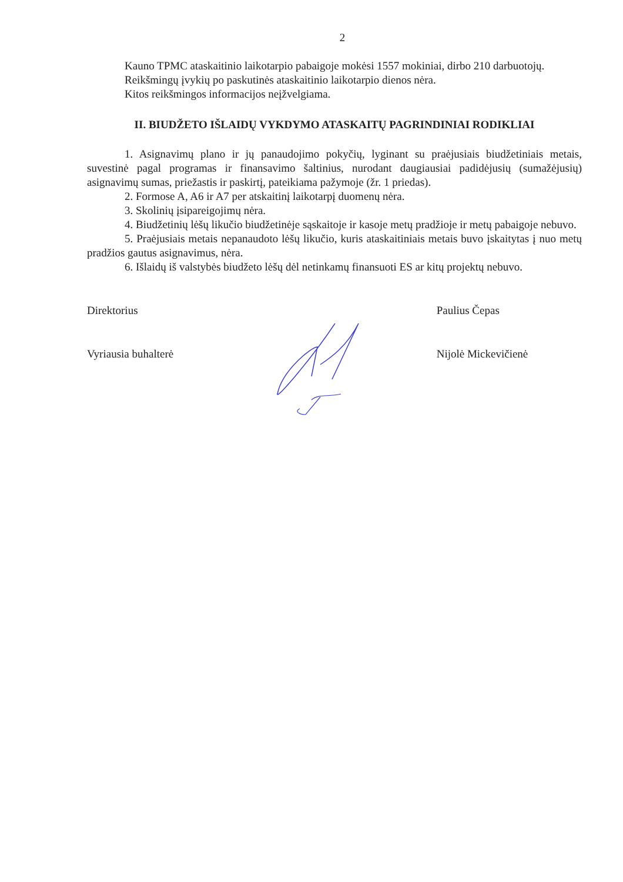2
Kauno TPMC ataskaitinio laikotarpio pabaigoje mokėsi 1557 mokiniai, dirbo 210 darbuotojų.
Reikšmingų įvykių po paskutinės ataskaitinio laikotarpio dienos nėra.
Kitos reikšmingos informacijos neįžvelgiama.
II. BIUDŽETO IŠLAIDŲ VYKDYMO ATASKAITŲ PAGRINDINIAI RODIKLIAI
1. Asignavimų plano ir jų panaudojimo pokyčių, lyginant su praėjusiais biudžetiniais metais, suvestinė pagal programas ir finansavimo šaltinius, nurodant daugiausiai padidėjusių (sumažėjusių) asignavimų sumas, priežastis ir paskirtį, pateikiama pažymoje (žr. 1 priedas).
2. Formose A, A6 ir A7 per atskaitinį laikotarpį duomenų nėra.
3. Skolinių įsipareigojimų nėra.
4. Biudžetinių lėšų likučio biudžetinėje sąskaitoje ir kasoje metų pradžioje ir metų pabaigoje nebuvo.
5. Praėjusiais metais nepanaudoto lėšų likučio, kuris ataskaitiniais metais buvo įskaitytas į nuo metų pradžios gautus asignavimus, nėra.
6. Išlaidų iš valstybės biudžeto lėšų dėl netinkamų finansuoti ES ar kitų projektų nebuvo.
Direktorius Paulius Čepas
Vyriausia buhalterė Nijolė Mickevičienė